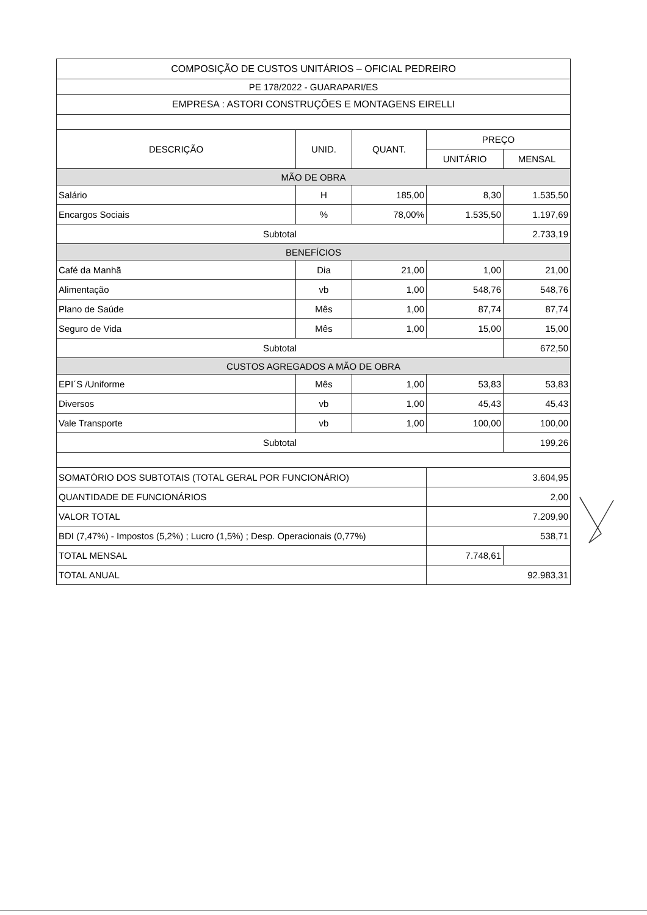| COMPOSIÇÃO DE CUSTOS UNITÁRIOS – OFICIAL PEDREIRO | | | | |
| PE 178/2022 - GUARAPARI/ES | | | | |
| EMPRESA : ASTORI CONSTRUÇÕES E MONTAGENS EIRELLI | | | | |
| DESCRIÇÃO | UNID. | QUANT. | PREÇO | |
| | | | UNITÁRIO | MENSAL |
| MÃO DE OBRA | | | | |
| Salário | H | 185,00 | 8,30 | 1.535,50 |
| Encargos Sociais | % | 78,00% | 1.535,50 | 1.197,69 |
| Subtotal | | | | 2.733,19 |
| BENEFÍCIOS | | | | |
| Café da Manhã | Dia | 21,00 | 1,00 | 21,00 |
| Alimentação | vb | 1,00 | 548,76 | 548,76 |
| Plano de Saúde | Mês | 1,00 | 87,74 | 87,74 |
| Seguro de Vida | Mês | 1,00 | 15,00 | 15,00 |
| Subtotal | | | | 672,50 |
| CUSTOS AGREGADOS A MÃO DE OBRA | | | | |
| EPI´S /Uniforme | Mês | 1,00 | 53,83 | 53,83 |
| Diversos | vb | 1,00 | 45,43 | 45,43 |
| Vale Transporte | vb | 1,00 | 100,00 | 100,00 |
| Subtotal | | | | 199,26 |
| SOMATÓRIO DOS SUBTOTAIS (TOTAL GERAL POR FUNCIONÁRIO) | | | 3.604,95 | |
| QUANTIDADE DE FUNCIONÁRIOS | | | 2,00 | |
| VALOR TOTAL | | | 7.209,90 | |
| BDI (7,47%) - Impostos (5,2%) ; Lucro (1,5%) ; Desp. Operacionais (0,77%) | | | 538,71 | |
| TOTAL MENSAL | | | 7.748,61 | |
| TOTAL ANUAL | | | 92.983,31 | |